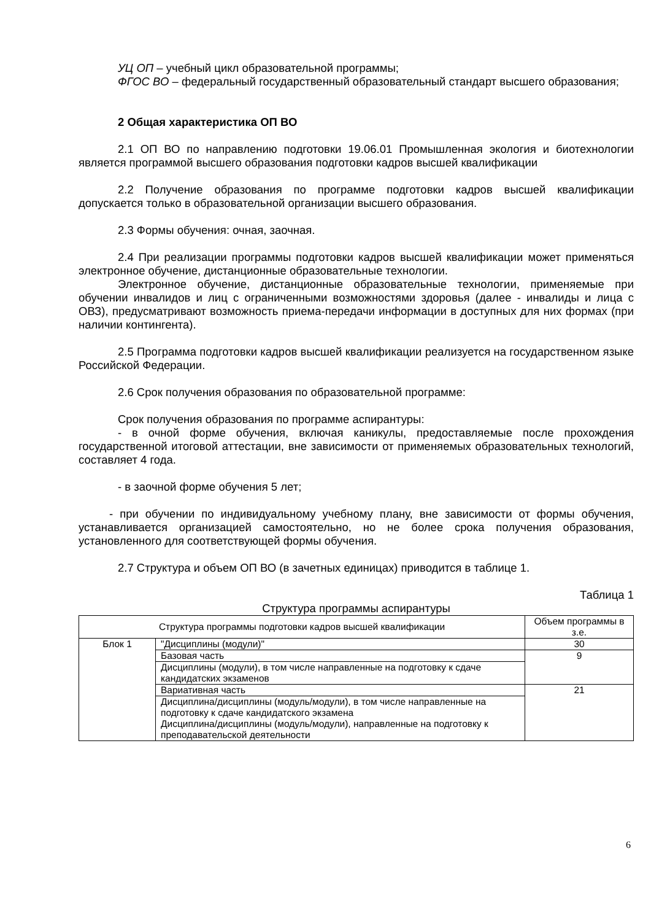УЦ ОП – учебный цикл образовательной программы;
ФГОС ВО – федеральный государственный образовательный стандарт высшего образования;
2 Общая характеристика ОП ВО
2.1 ОП ВО по направлению подготовки 19.06.01 Промышленная экология и биотехнологии является программой высшего образования подготовки кадров высшей квалификации
2.2 Получение образования по программе подготовки кадров высшей квалификации допускается только в образовательной организации высшего образования.
2.3 Формы обучения: очная, заочная.
2.4 При реализации программы подготовки кадров высшей квалификации может применяться электронное обучение, дистанционные образовательные технологии.
Электронное обучение, дистанционные образовательные технологии, применяемые при обучении инвалидов и лиц с ограниченными возможностями здоровья (далее - инвалиды и лица с ОВЗ), предусматривают возможность приема-передачи информации в доступных для них формах (при наличии контингента).
2.5 Программа подготовки кадров высшей квалификации реализуется на государственном языке Российской Федерации.
2.6 Срок получения образования по образовательной программе:
Срок получения образования по программе аспирантуры:
- в очной форме обучения, включая каникулы, предоставляемые после прохождения государственной итоговой аттестации, вне зависимости от применяемых образовательных технологий, составляет 4 года.
- в заочной форме обучения 5 лет;
- при обучении по индивидуальному учебному плану, вне зависимости от формы обучения, устанавливается организацией самостоятельно, но не более срока получения образования, установленного для соответствующей формы обучения.
2.7 Структура и объем ОП ВО (в зачетных единицах) приводится в таблице 1.
Таблица 1
Структура программы аспирантуры
| Структура программы подготовки кадров высшей квалификации | | Объем программы в з.е. |
| Блок 1 | "Дисциплины (модули)" | 30 |
| | Базовая часть | 9 |
| | Дисциплины (модули), в том числе направленные на подготовку к сдаче кандидатских экзаменов | |
| | Вариативная часть | 21 |
| | Дисциплина/дисциплины (модуль/модули), в том числе направленные на подготовку к сдаче кандидатского экзамена Дисциплина/дисциплины (модуль/модули), направленные на подготовку к преподавательской деятельности | |
6